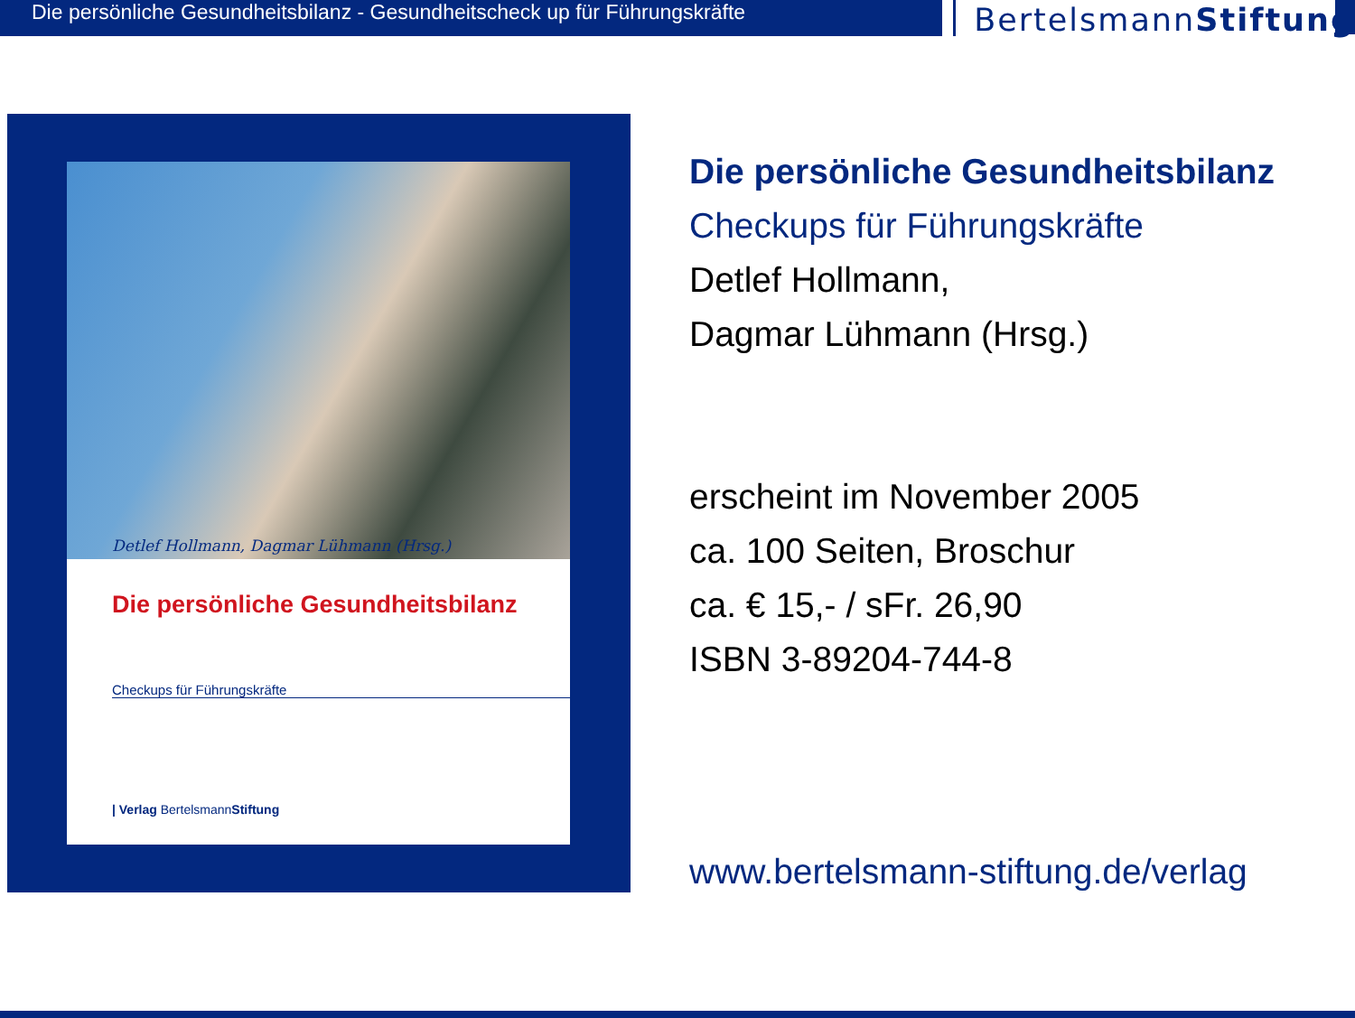Die persönliche Gesundheitsbilanz - Gesundheitscheck up für Führungskräfte
BertelsmannStiftung
Detlef Hollmann, Dagmar Lühmann (Hrsg.)
Die persönliche Gesundheitsbilanz
Checkups für Führungskräfte
| Verlag BertelsmannStiftung
Die persönliche Gesundheitsbilanz
Checkups für Führungskräfte
Detlef Hollmann,
Dagmar Lühmann (Hrsg.)
erscheint im November 2005
ca. 100 Seiten, Broschur
ca. € 15,- / sFr. 26,90
ISBN 3-89204-744-8
www.bertelsmann-stiftung.de/verlag